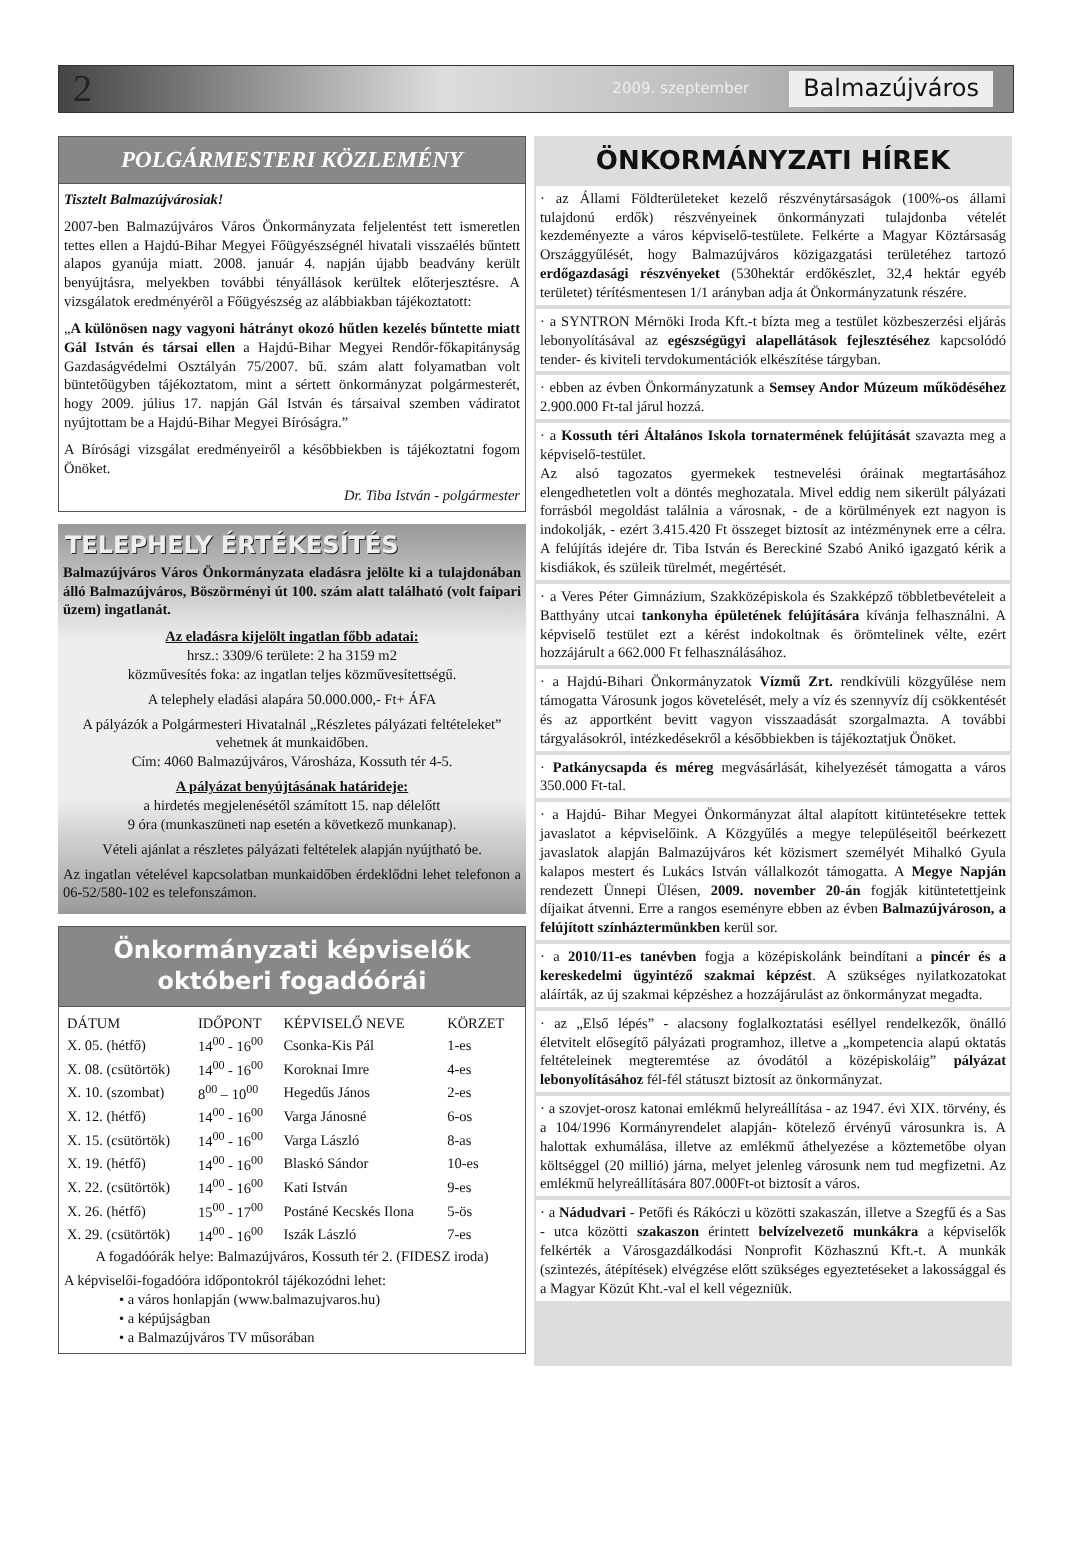2
2009. szeptember Balmazújváros
POLGÁRMESTERI KÖZLEMÉNY
Tisztelt Balmazújvárosiak!
2007-ben Balmazújváros Város Önkormányzata feljelentést tett ismeretlen tettes ellen a Hajdú-Bihar Megyei Főügyészségnél hivatali visszaélés bűntett alapos gyanúja miatt. 2008. január 4. napján újabb beadvány került benyújtásra, melyekben további tényállások kerültek előterjesztésre. A vizsgálatok eredményérõl a Főügyészség az alábbiakban tájékoztatott:
„A különösen nagy vagyoni hátrányt okozó hűtlen kezelés bűntette miatt Gál István és társai ellen a Hajdú-Bihar Megyei Rendőr-főkapitányság Gazdaságvédelmi Osztályán 75/2007. bű. szám alatt folyamatban volt büntetőügyben tájékoztatom, mint a sértett önkormányzat polgármesterét, hogy 2009. július 17. napján Gál István és társaival szemben vádiratot nyújtottam be a Hajdú-Bihar Megyei Bíróságra.”
A Bírósági vizsgálat eredményeiről a későbbiekben is tájékoztatni fogom Önöket.
Dr. Tiba István - polgármester
TELEPHELY ÉRTÉKESÍTÉS
Balmazújváros Város Önkormányzata eladásra jelölte ki a tulajdonában álló Balmazújváros, Böszörményi út 100. szám alatt található (volt faipari üzem) ingatlanát.
Az eladásra kijelölt ingatlan főbb adatai:
hrsz.: 3309/6 területe: 2 ha 3159 m2
közművesítés foka: az ingatlan teljes közművesítettségű.
A telephely eladási alapára 50.000.000,- Ft+ ÁFA
A pályázók a Polgármesteri Hivatalnál „Részletes pályázati feltételeket” vehetnek át munkaidőben.
Cím: 4060 Balmazújváros, Városháza, Kossuth tér 4-5.
A pályázat benyújtásának határideje:
a hirdetés megjelenésétől számított 15. nap délelőtt
9 óra (munkaszüneti nap esetén a következő munkanap).
Vételi ajánlat a részletes pályázati feltételek alapján nyújtható be.
Az ingatlan vételével kapcsolatban munkaidőben érdeklődni lehet telefonon a 06-52/580-102 es telefonszámon.
Önkormányzati képviselők októberi fogadóórái
| DÁTUM | IDŐPONT | KÉPVISELŐ NEVE | KÖRZET |
| --- | --- | --- | --- |
| X. 05. (hétfő) | 14<sup>00</sup> - 16<sup>00</sup> | Csonka-Kis Pál | 1-es |
| X. 08. (csütörtök) | 14<sup>00</sup> - 16<sup>00</sup> | Koroknai Imre | 4-es |
| X. 10. (szombat) | 8<sup>00</sup> – 10<sup>00</sup> | Hegedűs János | 2-es |
| X. 12. (hétfő) | 14<sup>00</sup> - 16<sup>00</sup> | Varga Jánosné | 6-os |
| X. 15. (csütörtök) | 14<sup>00</sup> - 16<sup>00</sup> | Varga László | 8-as |
| X. 19. (hétfő) | 14<sup>00</sup> - 16<sup>00</sup> | Blaskó Sándor | 10-es |
| X. 22. (csütörtök) | 14<sup>00</sup> - 16<sup>00</sup> | Kati István | 9-es |
| X. 26. (hétfő) | 15<sup>00</sup> - 17<sup>00</sup> | Postáné Kecskés Ilona | 5-ös |
| X. 29. (csütörtök) | 14<sup>00</sup> - 16<sup>00</sup> | Iszák László | 7-es |
A fogadóórák helye: Balmazújváros, Kossuth tér 2. (FIDESZ iroda)
A képviselői-fogadóóra időpontokról tájékozódni lehet:
• a város honlapján (www.balmazujvaros.hu)
• a képújságban
• a Balmazújváros TV műsorában
ÖNKORMÁNYZATI HÍREK
· az Állami Földterületeket kezelő részvénytársaságok (100%-os állami tulajdonú erdők) részvényeinek önkormányzati tulajdonba vételét kezdeményezte a város képviselő-testülete. Felkérte a Magyar Köztársaság Országgyűlését, hogy Balmazújváros közigazgatási területéhez tartozó erdőgazdasági részvényeket (530hektár erdőkészlet, 32,4 hektár egyéb területet) térítésmentesen 1/1 arányban adja át Önkormányzatunk részére.
· a SYNTRON Mérnöki Iroda Kft.-t bízta meg a testület közbeszerzési eljárás lebonyolításával az egészségügyi alapellátások fejlesztéséhez kapcsolódó tender- és kiviteli tervdokumentációk elkészítése tárgyban.
· ebben az évben Önkormányzatunk a Semsey Andor Múzeum működéséhez 2.900.000 Ft-tal járul hozzá.
· a Kossuth téri Általános Iskola tornatermének felújítását szavazta meg a képviselő-testület.
Az alsó tagozatos gyermekek testnevelési óráinak megtartásához elengedhetetlen volt a döntés meghozatala. Mivel eddig nem sikerült pályázati forrásból megoldást találnia a városnak, - de a körülmények ezt nagyon is indokolják, - ezért 3.415.420 Ft összeget biztosít az intézménynek erre a célra. A felújítás idejére dr. Tiba István és Bereckiné Szabó Anikó igazgató kérik a kisdiákok, és szüleik türelmét, megértését.
· a Veres Péter Gimnázium, Szakközépiskola és Szakképző többletbevételeit a Batthyány utcai tankonyha épületének felújítására kívánja felhasználni. A képviselő testület ezt a kérést indokoltnak és örömtelinek vélte, ezért hozzájárult a 662.000 Ft felhasználásához.
· a Hajdú-Bihari Önkormányzatok Vízmű Zrt. rendkívüli közgyűlése nem támogatta Városunk jogos követelését, mely a víz és szennyvíz díj csökkentését és az apportként bevitt vagyon visszaadását szorgalmazta. A további tárgyalásokról, intézkedésekről a későbbiekben is tájékoztatjuk Önöket.
· Patkánycsapda és méreg megvásárlását, kihelyezését támogatta a város 350.000 Ft-tal.
· a Hajdú- Bihar Megyei Önkormányzat által alapított kitüntetésekre tettek javaslatot a képviselőink. A Közgyűlés a megye településeitől beérkezett javaslatok alapján Balmazújváros két közismert személyét Mihalkó Gyula kalapos mestert és Lukács István vállalkozót támogatta. A Megye Napján rendezett Ünnepi Ülésen, 2009. november 20-án fogják kitüntetettjeink díjaikat átvenni. Erre a rangos eseményre ebben az évben Balmazújvároson, a felújított színháztermünkben kerül sor.
· a 2010/11-es tanévben fogja a középiskolánk beindítani a pincér és a kereskedelmi ügyintéző szakmai képzést. A szükséges nyilatkozatokat aláírták, az új szakmai képzéshez a hozzájárulást az önkormányzat megadta.
· az „Első lépés” - alacsony foglalkoztatási eséllyel rendelkezők, önálló életvitelt elősegítő pályázati programhoz, illetve a „kompetencia alapú oktatás feltételeinek megteremtése az óvodától a középiskoláig” pályázat lebonyolításához fél-fél státuszt biztosít az önkormányzat.
· a szovjet-orosz katonai emlékmű helyreállítása - az 1947. évi XIX. törvény, és a 104/1996 Kormányrendelet alapján- kötelező érvényű városunkra is. A halottak exhumálása, illetve az emlékmű áthelyezése a köztemetőbe olyan költséggel (20 millió) járna, melyet jelenleg városunk nem tud megfizetni. Az emlékmű helyreállítására 807.000Ft-ot biztosít a város.
· a Nádudvari - Petőfi és Rákóczi u közötti szakaszán, illetve a Szegfű és a Sas - utca közötti szakaszon érintett belvízelvezető munkákra a képviselők felkérték a Városgazdálkodási Nonprofit Közhasznú Kft.-t. A munkák (szintezés, átépítések) elvégzése előtt szükséges egyeztetéseket a lakossággal és a Magyar Közút Kht.-val el kell végezniük.